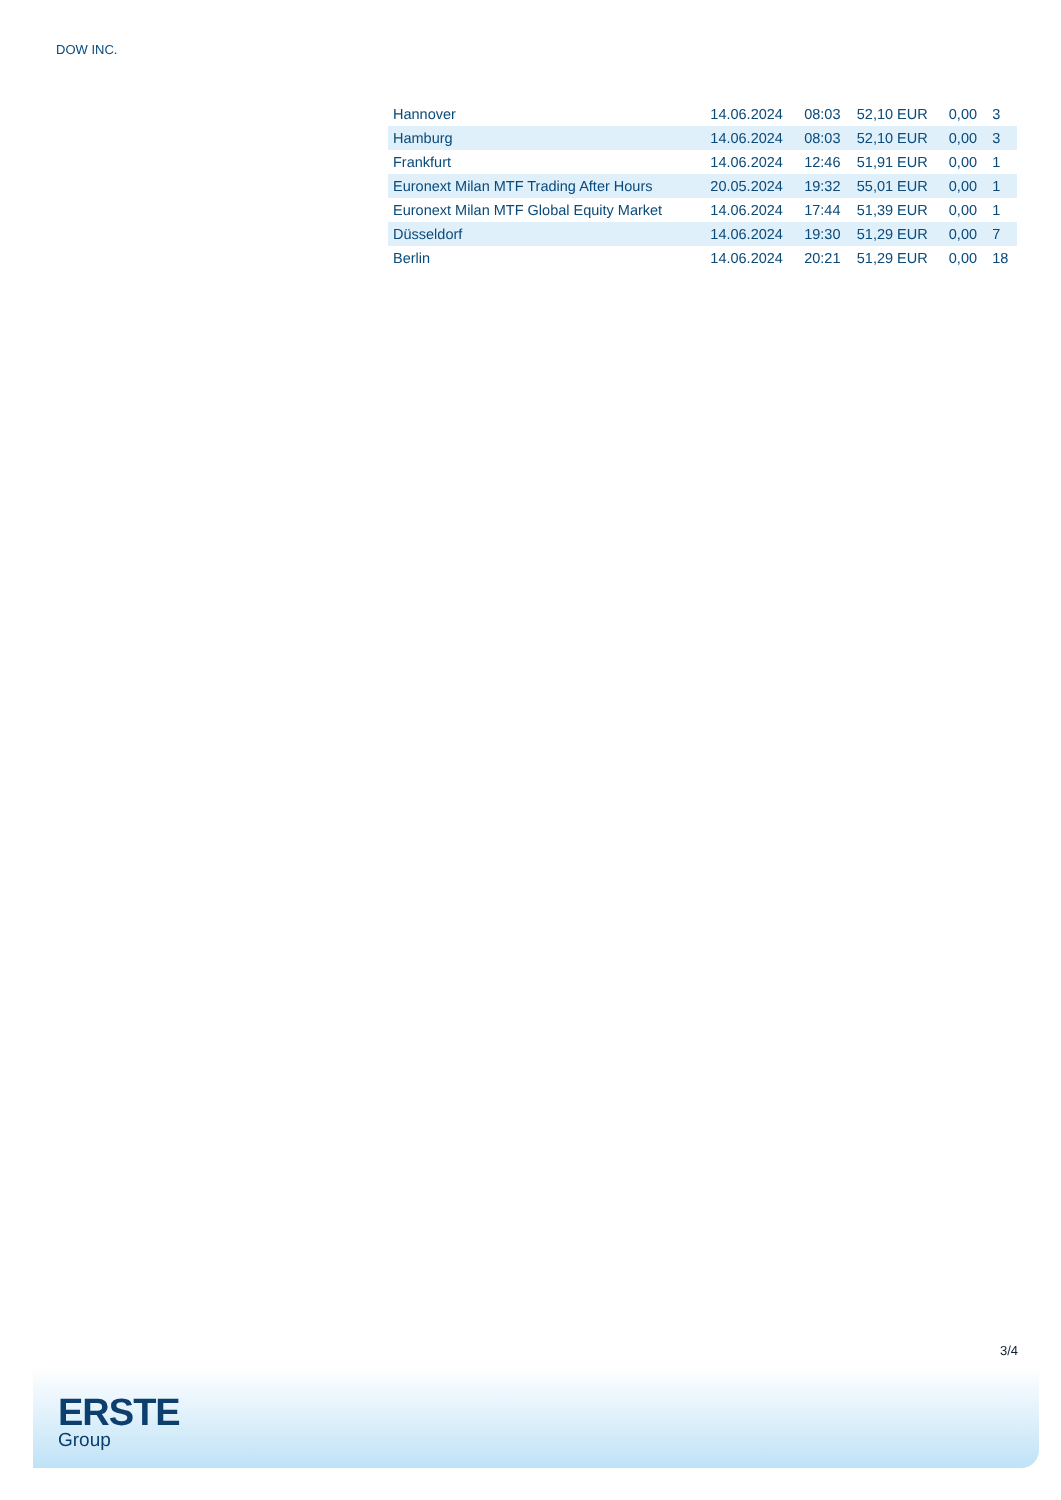DOW INC.
| Hannover | 14.06.2024 | 08:03 | 52,10 EUR | 0,00 | 3 |
| Hamburg | 14.06.2024 | 08:03 | 52,10 EUR | 0,00 | 3 |
| Frankfurt | 14.06.2024 | 12:46 | 51,91 EUR | 0,00 | 1 |
| Euronext Milan MTF Trading After Hours | 20.05.2024 | 19:32 | 55,01 EUR | 0,00 | 1 |
| Euronext Milan MTF Global Equity Market | 14.06.2024 | 17:44 | 51,39 EUR | 0,00 | 1 |
| Düsseldorf | 14.06.2024 | 19:30 | 51,29 EUR | 0,00 | 7 |
| Berlin | 14.06.2024 | 20:21 | 51,29 EUR | 0,00 | 18 |
3/4
ERSTE
Group